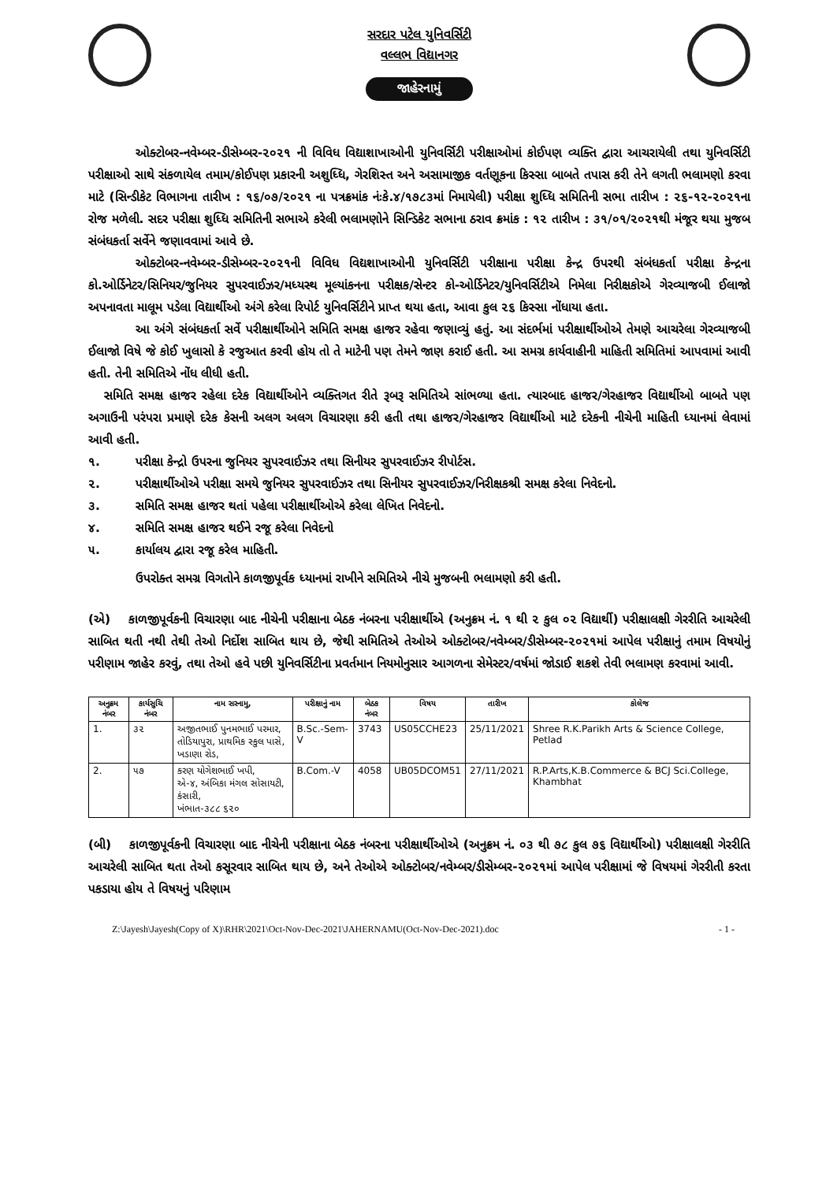સરદાર પટેલ યુનિવર્સિટી
વલ્લભ વિદ્યાનગર
જાહેરનામું
ઓક્ટોબર-નવેમ્બર-ડીસેમ્બર-૨૦૨૧ ની વિવિધ વિદ્યાશાખાઓની યુનિવર્સિટી પરીક્ષાઓમાં કોઈપણ વ્યક્તિ દ્વારા આચરાયેલી તથા યુનિવર્સિટી પરીક્ષાઓ સાથે સંકળાયેલ તમામ/કોઈપણ પ્રકારની અશુધ્ધિ, ગેરશિસ્ત અને અસામાજીક વર્તણૂકના કિસ્સા બાબતે તપાસ કરી તેને લગતી ભલામણો કરવા માટે (સિન્ડીકેટ વિભાગના તારીખ : ૧૬/૦૭/૨૦૨૧ ના પત્રક્રમાંક નંઃકે.૪/૧૭૮૩માં નિમાયેલી) પરીક્ષા શુધ્ધિ સમિતિની સભા તારીખ : ૨૬-૧૨-૨૦૨૧ના રોજ મળેલી. સદર પરીક્ષા શુધ્ધિ સમિતિની સભાએ કરેલી ભલામણોને સિન્ડિકેટ સભાના ઠરાવ ક્રમાંક : ૧૨ તારીખ : ૩૧/૦૧/૨૦૨૧થી મંજૂર થયા મુજબ સંબંધકર્તા સર્વેને જણાવવામાં આવે છે.
ઓક્ટોબર-નવેમ્બર-ડીસેમ્બર-૨૦૨૧ની વિવિધ વિદ્યશાખાઓની યુનિવર્સિટી પરીક્ષાના પરીક્ષા કેન્દ્ર ઉપરથી સંબંધકર્તા પરીક્ષા કેન્દ્રના કો.ઓર્ડિનેટર/સિનિયર/જુનિયર સુપરવાઈઝર/મધ્યસ્થ મૂલ્યાંકનના પરીક્ષક/સેન્ટર કો-ઓર્ડિનેટર/યુનિવર્સિટીએ નિમેલા નિરીક્ષકોએ ગેરવ્યાજબી ઈલાજો અપનાવતા માલૂમ પડેલા વિદ્યાર્થીઓ અંગે કરેલા રિપોર્ટ યુનિવર્સિટીને પ્રાપ્ત થયા હતા, આવા કુલ ૨૬ કિસ્સા નોંધાયા હતા.
આ અંગે સંબંધકર્તા સર્વે પરીક્ષાર્થીઓને સમિતિ સમક્ષ હાજર રહેવા જણાવ્યું હતું. આ સંદર્ભમાં પરીક્ષાર્થીઓએ તેમણે આચરેલા ગેરવ્યાજબી ઈલાજો વિષે જે કોઈ ખુલાસો કે રજુઆત કરવી હોય તો તે માટેની પણ તેમને જાણ કરાઈ હતી. આ સમગ્ર કાર્યવાહીની માહિતી સમિતિમાં આપવામાં આવી હતી. તેની સમિતિએ નોંધ લીધી હતી.
સમિતિ સમક્ષ હાજર રહેલા દરેક વિદ્યાર્થીઓને વ્યક્તિગત રીતે રૂબરૂ સમિતિએ સાંભળ્યા હતા. ત્યારબાદ હાજર/ગેરહાજર વિદ્યાર્થીઓ બાબતે પણ અગાઉની પરંપરા પ્રમાણે દરેક કેસની અલગ અલગ વિચારણા કરી હતી તથા હાજર/ગેરહાજર વિદ્યાર્થીઓ માટે દરેકની નીચેની માહિતી ધ્યાનમાં લેવામાં આવી હતી.
૧. પરીક્ષા કેન્દ્રો ઉપરના જુનિયર સુપરવાઈઝર તથા સિનીયર સુપરવાઈઝર રીપોર્ટસ.
૨. પરીક્ષાર્થીઓએ પરીક્ષા સમયે જુનિયર સુપરવાઈઝર તથા સિનીયર સુપરવાઈઝર/નિરીક્ષકશ્રી સમક્ષ કરેલા નિવેદનો.
૩. સમિતિ સમક્ષ હાજર થતાં પહેલા પરીક્ષાર્થીઓએ કરેલા લેખિત નિવેદનો.
૪. સમિતિ સમક્ષ હાજર થઈને રજૂ કરેલા નિવેદનો
૫. કાર્યાલય દ્વારા રજૂ કરેલ માહિતી.
ઉપરોક્ત સમગ્ર વિગતોને કાળજીપૂર્વક ધ્યાનમાં રાખીને સમિતિએ નીચે મુજબની ભલામણો કરી હતી.
(એ) કાળજીપૂર્વકની વિચારણા બાદ નીચેની પરીક્ષાના બેઠક નંબરના પરીક્ષાર્થીએ (અનુક્રમ નં. ૧ થી ૨ કુલ ૦૨ વિદ્યાર્થી) પરીક્ષાલક્ષી ગેરરીતિ આચરેલી સાબિત થતી નથી તેથી તેઓ નિર્દોશ સાબિત થાય છે, જેથી સમિતિએ તેઓએ ઓક્ટોબર/નવેમ્બર/ડીસેમ્બર-૨૦૨૧માં આપેલ પરીક્ષાનું તમામ વિષયોનું પરીણામ જાહેર કરવું, તથા તેઓ હવે પછી યુનિવર્સિટીના પ્રવર્તમાન નિયમોનુસાર આગળના સેમેસ્ટર/વર્ષમાં જોડાઈ શકશે તેવી ભલામણ કરવામાં આવી.
| અનુક્રમ નંબર | કાર્યસુચિ નંબર | નામ સરનામુ, | પરીક્ષાનું નામ | બેઠક નંબર | વિષય | તારીખ | કોલેજ |
| --- | --- | --- | --- | --- | --- | --- | --- |
| 1. | ૩૨ | અજીતભાઈ પુનમભાઈ પરમાર, તોડિયાપુરા, પ્રાથમિક સ્કુલ પાસે, ખડાણા રોડ, | B.Sc.-Sem-V | 3743 | US05CCHE23 | 25/11/2021 | Shree R.K.Parikh Arts & Science College, Petlad |
| 2. | ૫૭ | કરણ યોગેશભાઈ ખપી, એ-૪, અંબિકા મંગલ સોસાયટી, કંસારી, ખંભાત-૩૮૮ ૬૨૦ | B.Com.-V | 4058 | UB05DCOM51 | 27/11/2021 | R.P.Arts,K.B.Commerce & BCJ Sci.College, Khambhat |
(બી) કાળજીપૂર્વકની વિચારણા બાદ નીચેની પરીક્ષાના બેઠક નંબરના પરીક્ષાર્થીઓએ (અનુક્રમ નં. ૦૩ થી ૭૮ કુલ ૭૬ વિદ્યાર્થીઓ) પરીક્ષાલક્ષી ગેરરીતિ આચરેલી સાબિત થતા તેઓ કસૂરવાર સાબિત થાય છે, અને તેઓએ ઓક્ટોબર/નવેમ્બર/ડીસેમ્બર-૨૦૨૧માં આપેલ પરીક્ષામાં જે વિષયમાં ગેરરીતી કરતા પકડાયા હોય તે વિષયનું પરિણામ
Z:\Jayesh\Jayesh(Copy of X)\RHR\2021\Oct-Nov-Dec-2021\JAHERNAMU(Oct-Nov-Dec-2021).doc - 1 -